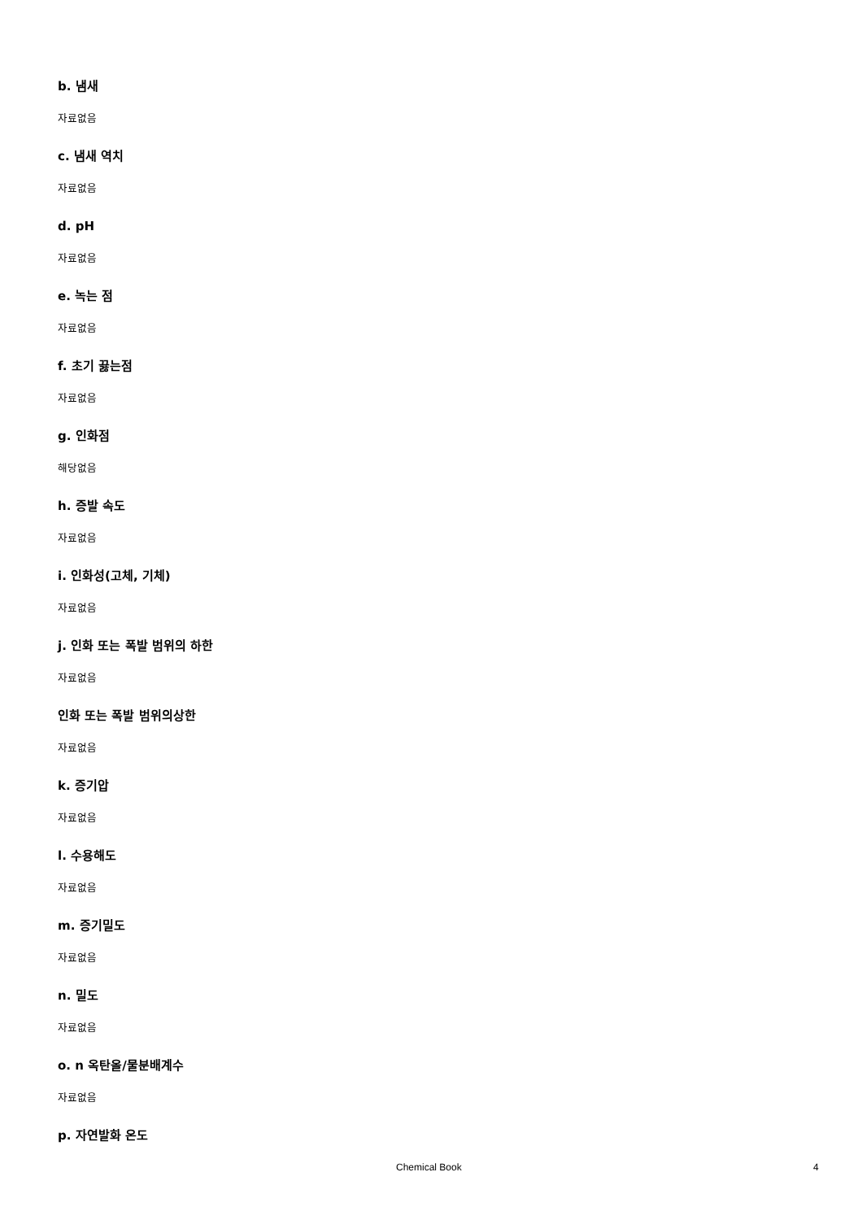b. 냄새
자료없음
c. 냄새 역치
자료없음
d. pH
자료없음
e. 녹는 점
자료없음
f. 초기 끓는점
자료없음
g. 인화점
해당없음
h. 증발 속도
자료없음
i. 인화성(고체, 기체)
자료없음
j. 인화 또는 폭발 범위의 하한
자료없음
인화 또는 폭발 범위의상한
자료없음
k. 증기압
자료없음
l. 수용해도
자료없음
m. 증기밀도
자료없음
n. 밀도
자료없음
o. n 옥탄올/물분배계수
자료없음
p. 자연발화 온도
Chemical Book 4